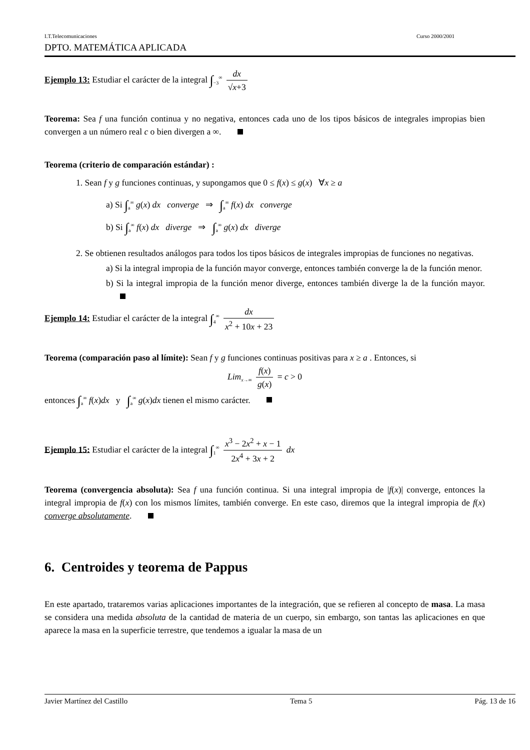I.T.Telecomunicaciones Curso 2000/2001
DPTO. MATEMÁTICA APLICADA
Ejemplo 13: Estudiar el carácter de la integral ∫<sub>−3</sub><sup>∞</sup> dx √x+3
Teorema: Sea f una función continua y no negativa, entonces cada uno de los tipos básicos de integrales impropias bien convergen a un número real c o bien divergen a ∞.
Teorema (criterio de comparación estándar) :
1. Sean f y g funciones continuas, y supongamos que 0 ≤ f(x) ≤ g(x) ∀x ≥ a
a) Si ∫<sub>a</sub><sup>∞</sup> g(x) dx converge ⇒ ∫<sub>a</sub><sup>∞</sup> f(x) dx converge
b) Si ∫<sub>a</sub><sup>∞</sup> f(x) dx diverge ⇒ ∫<sub>a</sub><sup>∞</sup> g(x) dx diverge
2. Se obtienen resultados análogos para todos los tipos básicos de integrales impropias de funciones no negativas.
a) Si la integral impropia de la función mayor converge, entonces también converge la de la función menor.
b) Si la integral impropia de la función menor diverge, entonces también diverge la de la función mayor.
Ejemplo 14: Estudiar el carácter de la integral ∫<sub>4</sub><sup>∞</sup> dx x<sup>2</sup> + 10x + 23
Teorema (comparación paso al límite): Sean f y g funciones continuas positivas para x ≥ a . Entonces, si
Lim<sub>x→∞</sub> f(x) g(x) = c > 0
entonces ∫<sub>a</sub><sup>∞</sup> f(x)dx y ∫<sub>a</sub><sup>∞</sup> g(x)dx tienen el mismo carácter.
Ejemplo 15: Estudiar el carácter de la integral ∫<sub>1</sub><sup>∞</sup> x<sup>3</sup> − 2x<sup>2</sup> + x − 1 2x<sup>4</sup> + 3x + 2 dx
Teorema (convergencia absoluta): Sea f una función continua. Si una integral impropia de |f(x)| converge, entonces la integral impropia de f(x) con los mismos límites, también converge. En este caso, diremos que la integral impropia de f(x) converge absolutamente.
6. Centroides y teorema de Pappus
En este apartado, trataremos varias aplicaciones importantes de la integración, que se refieren al concepto de masa. La masa se considera una medida absoluta de la cantidad de materia de un cuerpo, sin embargo, son tantas las aplicaciones en que aparece la masa en la superficie terrestre, que tendemos a igualar la masa de un
Javier Martínez del Castillo Tema 5 Pág. 13 de 16